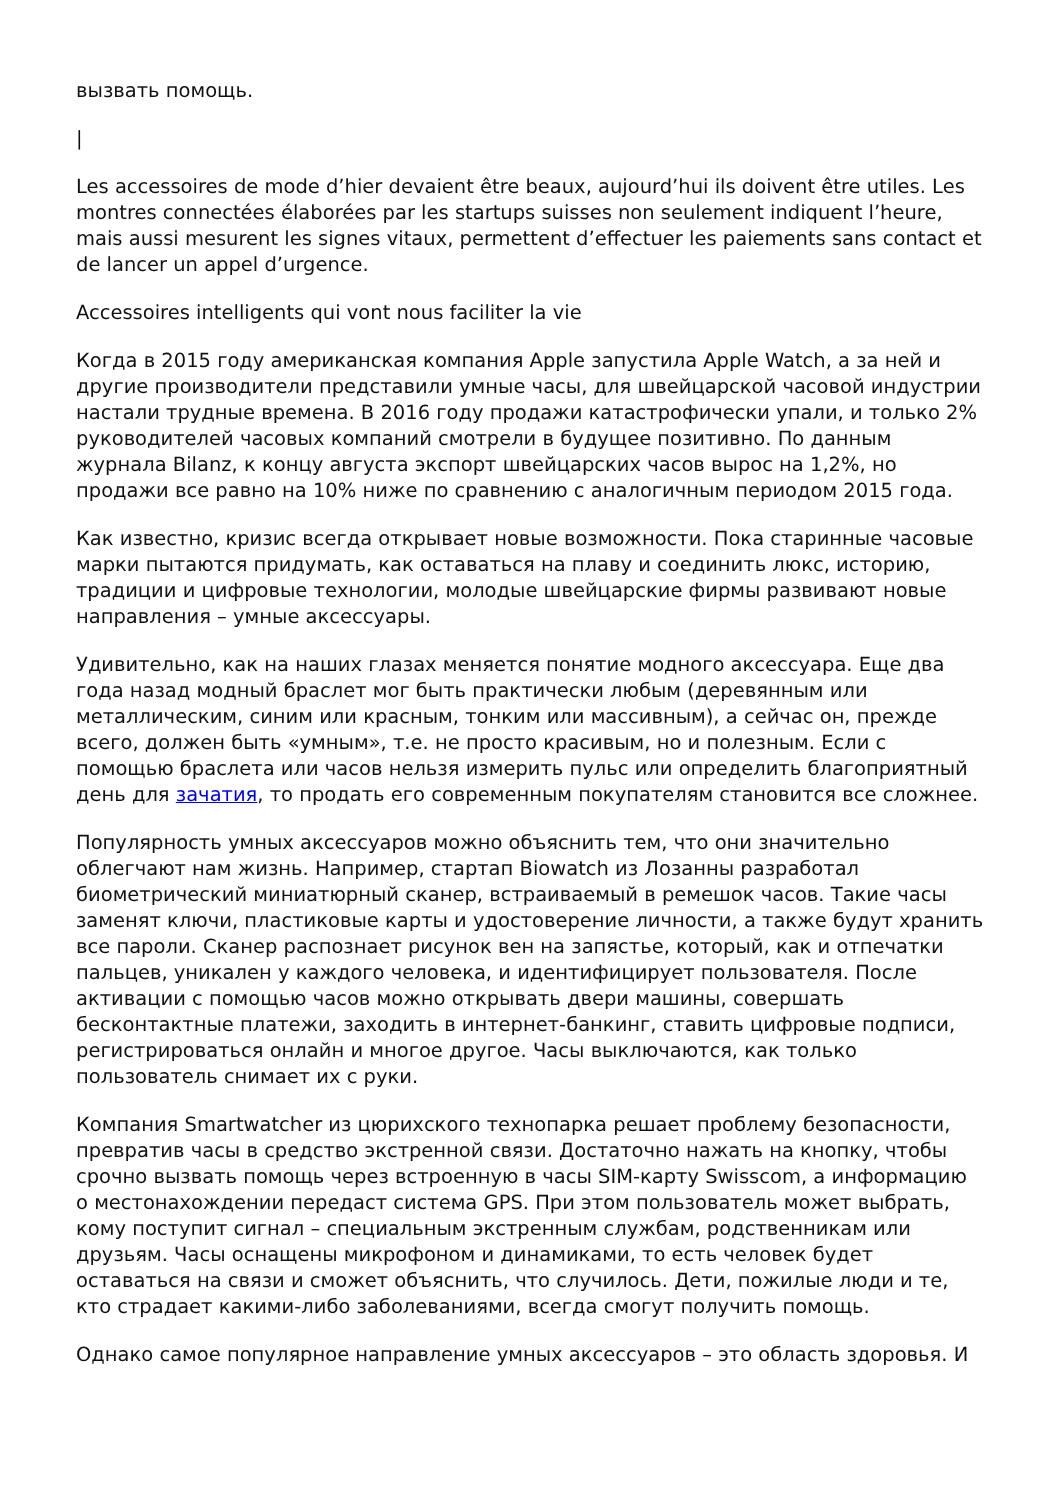вызвать помощь.
|
Les accessoires de mode d’hier devaient être beaux, aujourd’hui ils doivent être utiles. Les montres connectées élaborées par les startups suisses non seulement indiquent l’heure, mais aussi mesurent les signes vitaux, permettent d’effectuer les paiements sans contact et de lancer un appel d’urgence.
Accessoires intelligents qui vont nous faciliter la vie
Когда в 2015 году американская компания Apple запустила Apple Watch, а за ней и другие производители представили умные часы, для швейцарской часовой индустрии настали трудные времена. В 2016 году продажи катастрофически упали, и только 2% руководителей часовых компаний смотрели в будущее позитивно. По данным журнала Bilanz, к концу августа экспорт швейцарских часов вырос на 1,2%, но продажи все равно на 10% ниже по сравнению с аналогичным периодом 2015 года.
Как известно, кризис всегда открывает новые возможности. Пока старинные часовые марки пытаются придумать, как оставаться на плаву и соединить люкс, историю, традиции и цифровые технологии, молодые швейцарские фирмы развивают новые направления – умные аксессуары.
Удивительно, как на наших глазах меняется понятие модного аксессуара. Еще два года назад модный браслет мог быть практически любым (деревянным или металлическим, синим или красным, тонким или массивным), а сейчас он, прежде всего, должен быть «умным», т.е. не просто красивым, но и полезным. Если с помощью браслета или часов нельзя измерить пульс или определить благоприятный день для зачатия, то продать его современным покупателям становится все сложнее.
Популярность умных аксессуаров можно объяснить тем, что они значительно облегчают нам жизнь. Например, стартап Biowatch из Лозанны разработал биометрический миниатюрный сканер, встраиваемый в ремешок часов. Такие часы заменят ключи, пластиковые карты и удостоверение личности, а также будут хранить все пароли. Сканер распознает рисунок вен на запястье, который, как и отпечатки пальцев, уникален у каждого человека, и идентифицирует пользователя. После активации с помощью часов можно открывать двери машины, совершать бесконтактные платежи, заходить в интернет-банкинг, ставить цифровые подписи, регистрироваться онлайн и многое другое. Часы выключаются, как только пользователь снимает их с руки.
Компания Smartwatcher из цюрихского технопарка решает проблему безопасности, превратив часы в средство экстренной связи. Достаточно нажать на кнопку, чтобы срочно вызвать помощь через встроенную в часы SIM-карту Swisscom, а информацию о местонахождении передаст система GPS. При этом пользователь может выбрать, кому поступит сигнал – специальным экстренным службам, родственникам или друзьям. Часы оснащены микрофоном и динамиками, то есть человек будет оставаться на связи и сможет объяснить, что случилось. Дети, пожилые люди и те, кто страдает какими-либо заболеваниями, всегда смогут получить помощь.
Однако самое популярное направление умных аксессуаров – это область здоровья. И